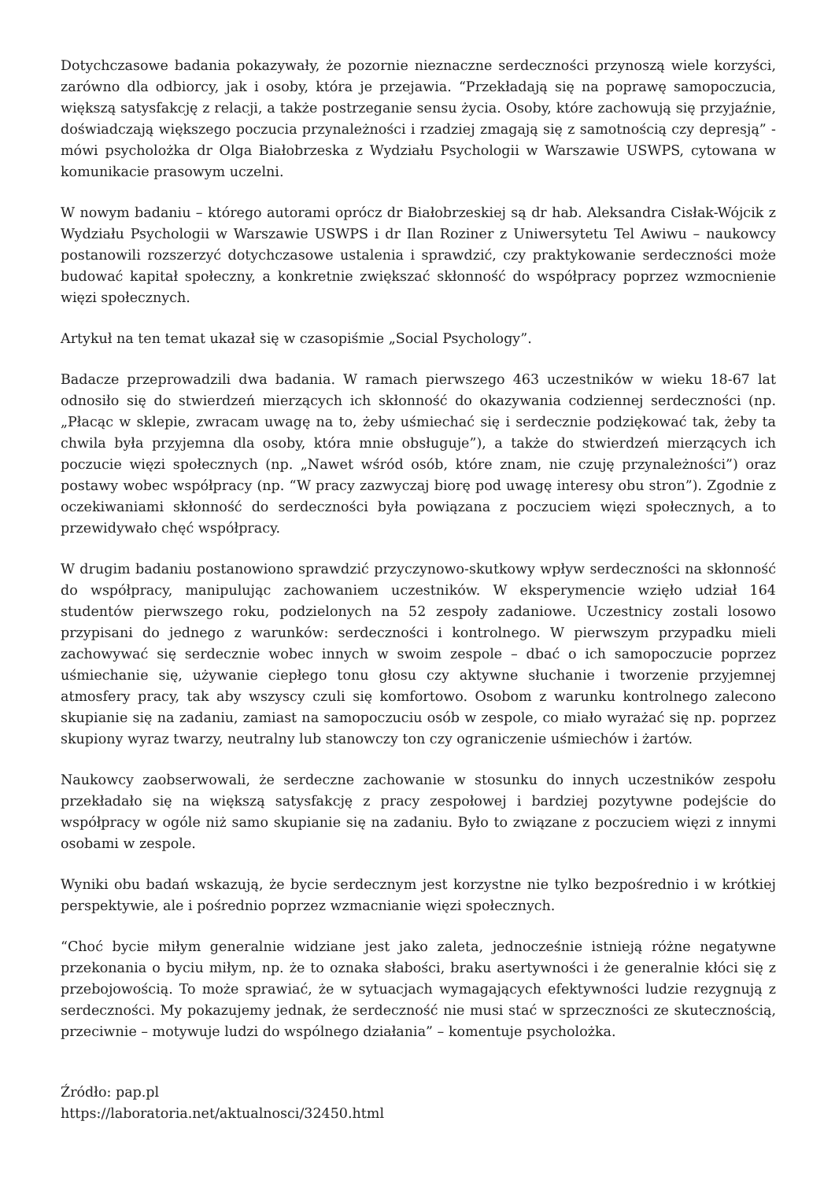Dotychczasowe badania pokazywały, że pozornie nieznaczne serdeczności przynoszą wiele korzyści, zarówno dla odbiorcy, jak i osoby, która je przejawia. “Przekładają się na poprawę samopoczucia, większą satysfakcję z relacji, a także postrzeganie sensu życia. Osoby, które zachowują się przyjaźnie, doświadczają większego poczucia przynależności i rzadziej zmagają się z samotnością czy depresją” - mówi psycholożka dr Olga Białobrzeska z Wydziału Psychologii w Warszawie USWPS, cytowana w komunikacie prasowym uczelni.
W nowym badaniu – którego autorami oprócz dr Białobrzeskiej są dr hab. Aleksandra Cisłak-Wójcik z Wydziału Psychologii w Warszawie USWPS i dr Ilan Roziner z Uniwersytetu Tel Awiwu – naukowcy postanowili rozszerzyć dotychczasowe ustalenia i sprawdzić, czy praktykowanie serdeczności może budować kapitał społeczny, a konkretnie zwiększać skłonność do współpracy poprzez wzmocnienie więzi społecznych.
Artykuł na ten temat ukazał się w czasopiśmie „Social Psychology”.
Badacze przeprowadzili dwa badania. W ramach pierwszego 463 uczestników w wieku 18-67 lat odnosiło się do stwierdzeń mierzących ich skłonność do okazywania codziennej serdeczności (np. „Płacąc w sklepie, zwracam uwagę na to, żeby uśmiechać się i serdecznie podziękować tak, żeby ta chwila była przyjemna dla osoby, która mnie obsługuje”), a także do stwierdzeń mierzących ich poczucie więzi społecznych (np. „Nawet wśród osób, które znam, nie czuję przynależności”) oraz postawy wobec współpracy (np. “W pracy zazwyczaj biorę pod uwagę interesy obu stron”). Zgodnie z oczekiwaniami skłonność do serdeczności była powiązana z poczuciem więzi społecznych, a to przewidywało chęć współpracy.
W drugim badaniu postanowiono sprawdzić przyczynowo-skutkowy wpływ serdeczności na skłonność do współpracy, manipulując zachowaniem uczestników. W eksperymencie wzięło udział 164 studentów pierwszego roku, podzielonych na 52 zespoły zadaniowe. Uczestnicy zostali losowo przypisani do jednego z warunków: serdeczności i kontrolnego. W pierwszym przypadku mieli zachowywać się serdecznie wobec innych w swoim zespole – dbać o ich samopoczucie poprzez uśmiechanie się, używanie ciepłego tonu głosu czy aktywne słuchanie i tworzenie przyjemnej atmosfery pracy, tak aby wszyscy czuli się komfortowo. Osobom z warunku kontrolnego zalecono skupianie się na zadaniu, zamiast na samopoczuciu osób w zespole, co miało wyrażać się np. poprzez skupiony wyraz twarzy, neutralny lub stanowczy ton czy ograniczenie uśmiechów i żartów.
Naukowcy zaobserwowali, że serdeczne zachowanie w stosunku do innych uczestników zespołu przekładało się na większą satysfakcję z pracy zespołowej i bardziej pozytywne podejście do współpracy w ogóle niż samo skupianie się na zadaniu. Było to związane z poczuciem więzi z innymi osobami w zespole.
Wyniki obu badań wskazują, że bycie serdecznym jest korzystne nie tylko bezpośrednio i w krótkiej perspektywie, ale i pośrednio poprzez wzmacnianie więzi społecznych.
“Choć bycie miłym generalnie widziane jest jako zaleta, jednocześnie istnieją różne negatywne przekonania o byciu miłym, np. że to oznaka słabości, braku asertywności i że generalnie kłóci się z przebojowością. To może sprawiać, że w sytuacjach wymagających efektywności ludzie rezygnują z serdeczności. My pokazujemy jednak, że serdeczność nie musi stać w sprzeczności ze skutecznością, przeciwnie – motywuje ludzi do wspólnego działania” – komentuje psycholożka.
Źródło: pap.pl
https://laboratoria.net/aktualnosci/32450.html